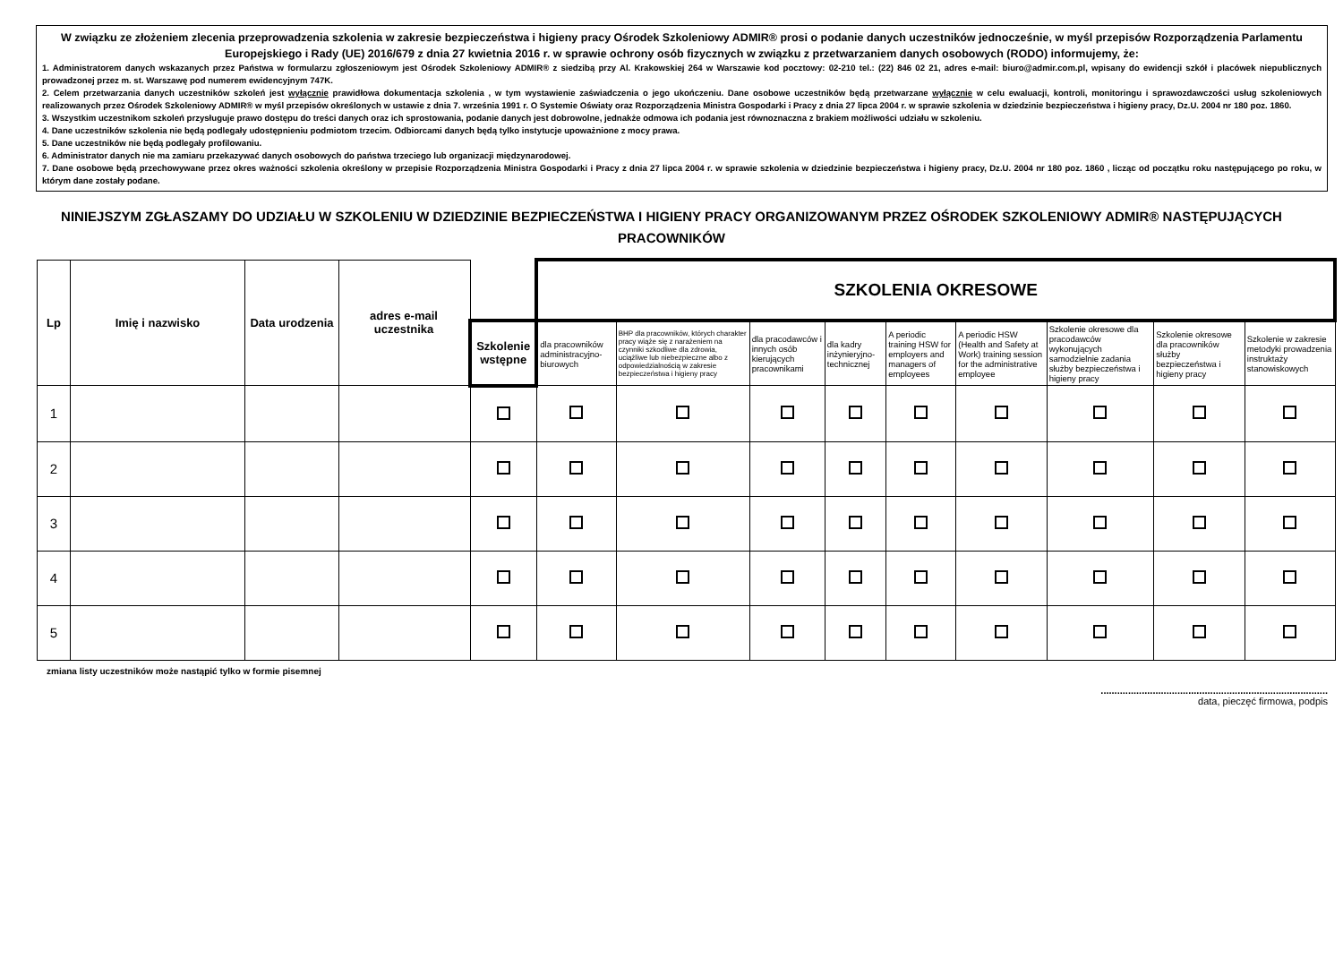W związku ze złożeniem zlecenia przeprowadzenia szkolenia w zakresie bezpieczeństwa i higieny pracy Ośrodek Szkoleniowy ADMIR® prosi o podanie danych uczestników jednocześnie, w myśl przepisów Rozporządzenia Parlamentu Europejskiego i Rady (UE) 2016/679 z dnia 27 kwietnia 2016 r. w sprawie ochrony osób fizycznych w związku z przetwarzaniem danych osobowych (RODO) informujemy, że:
1. Administratorem danych wskazanych przez Państwa w formularzu zgłoszeniowym jest Ośrodek Szkoleniowy ADMIR® z siedzibą przy Al. Krakowskiej 264 w Warszawie kod pocztowy: 02-210 tel.: (22) 846 02 21, adres e-mail: biuro@admir.com.pl, wpisany do ewidencji szkół i placówek niepublicznych prowadzonej przez m. st. Warszawę pod numerem ewidencyjnym 747K.
2. Celem przetwarzania danych uczestników szkoleń jest wyłącznie prawidłowa dokumentacja szkolenia , w tym wystawienie zaświadczenia o jego ukończeniu. Dane osobowe uczestników będą przetwarzane wyłącznie w celu ewaluacji, kontroli, monitoringu i sprawozdawczości usług szkoleniowych realizowanych przez Ośrodek Szkoleniowy ADMIR® w myśl przepisów określonych w ustawie z dnia 7. września 1991 r. O Systemie Oświaty oraz Rozporządzenia Ministra Gospodarki i Pracy z dnia 27 lipca 2004 r. w sprawie szkolenia w dziedzinie bezpieczeństwa i higieny pracy, Dz.U. 2004 nr 180 poz. 1860.
3. Wszystkim uczestnikom szkoleń przysługuje prawo dostępu do treści danych oraz ich sprostowania, podanie danych jest dobrowolne, jednakże odmowa ich podania jest równoznaczna z brakiem możliwości udziału w szkoleniu.
4. Dane uczestników szkolenia nie będą podlegały udostępnieniu podmiotom trzecim. Odbiorcami danych będą tylko instytucje upoważnione z mocy prawa.
5. Dane uczestników nie będą podlegały profilowaniu.
6. Administrator danych nie ma zamiaru przekazywać danych osobowych do państwa trzeciego lub organizacji międzynarodowej.
7. Dane osobowe będą przechowywane przez okres ważności szkolenia określony w przepisie Rozporządzenia Ministra Gospodarki i Pracy z dnia 27 lipca 2004 r. w sprawie szkolenia w dziedzinie bezpieczeństwa i higieny pracy, Dz.U. 2004 nr 180 poz. 1860 , licząc od początku roku następującego po roku, w którym dane zostały podane.
NINIEJSZYM ZGŁASZAMY DO UDZIAŁU W SZKOLENIU W DZIEDZINIE BEZPIECZEŃSTWA I HIGIENY PRACY ORGANIZOWANYM PRZEZ OŚRODEK SZKOLENIOWY ADMIR® NASTĘPUJĄCYCH PRACOWNIKÓW
| Lp | Imię i nazwisko | Data urodzenia | adres e-mail uczestnika | | SZKOLENIA OKRESOWE | | | | | | | | |
| --- | --- | --- | --- | --- | --- | --- | --- | --- | --- | --- | --- | --- | --- |
| | | | | Szkolenie wstępne | dla pracowników administracyjno-biurowych | BHP dla pracowników, których charakter pracy wiąże się z narażeniem na czynniki szkodliwe dla zdrowia, uciążliwe lub niebezpieczne albo z odpowiedzialnością w zakresie bezpieczeństwa i higieny pracy | dla pracodawców i innych osób kierujących pracownikami | dla kadry inżynieryjno-technicznej | A periodic training HSW for employers and managers of employees | A periodic HSW (Health and Safety at Work) training session for the administrative employee | Szkolenie okresowe dla pracodawców wykonujących samodzielnie zadania służby bezpieczeństwa i higieny pracy | Szkolenie okresowe dla pracowników służby bezpieczeństwa i higieny pracy | Szkolenie w zakresie metodyki prowadzenia instruktaży stanowiskowych |
| 1 | | | | | | | | | | | | | |
| 2 | | | | | | | | | | | | | |
| 3 | | | | | | | | | | | | | |
| 4 | | | | | | | | | | | | | |
| 5 | | | | | | | | | | | | | |
zmiana listy uczestników może nastąpić tylko w formie pisemnej
...................................................................................
data, pieczęć firmowa, podpis